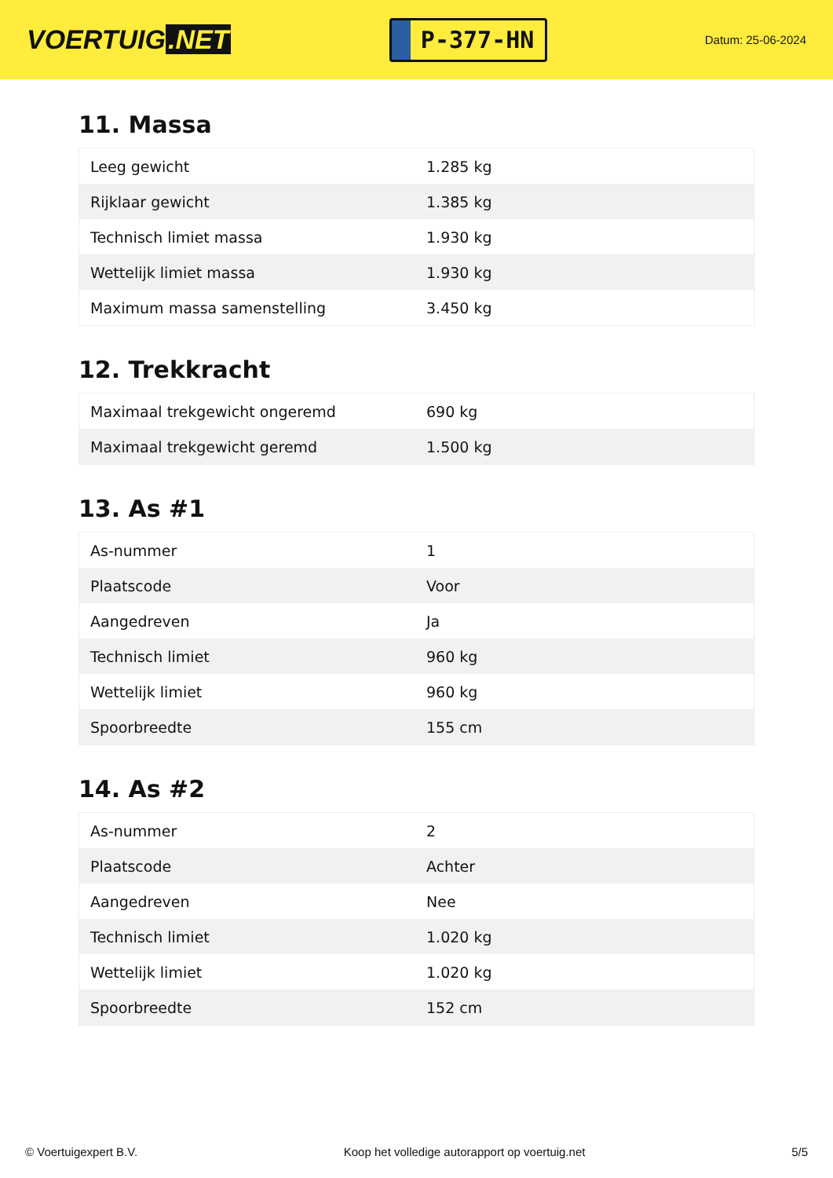VOERTUIG.NET
P-377-HN
Datum: 25-06-2024
11. Massa
| Leeg gewicht | 1.285 kg |
| Rijklaar gewicht | 1.385 kg |
| Technisch limiet massa | 1.930 kg |
| Wettelijk limiet massa | 1.930 kg |
| Maximum massa samenstelling | 3.450 kg |
12. Trekkracht
| Maximaal trekgewicht ongeremd | 690 kg |
| Maximaal trekgewicht geremd | 1.500 kg |
13. As #1
| As-nummer | 1 |
| Plaatscode | Voor |
| Aangedreven | Ja |
| Technisch limiet | 960 kg |
| Wettelijk limiet | 960 kg |
| Spoorbreedte | 155 cm |
14. As #2
| As-nummer | 2 |
| Plaatscode | Achter |
| Aangedreven | Nee |
| Technisch limiet | 1.020 kg |
| Wettelijk limiet | 1.020 kg |
| Spoorbreedte | 152 cm |
© Voertuigexpert B.V. Koop het volledige autorapport op voertuig.net 5/5